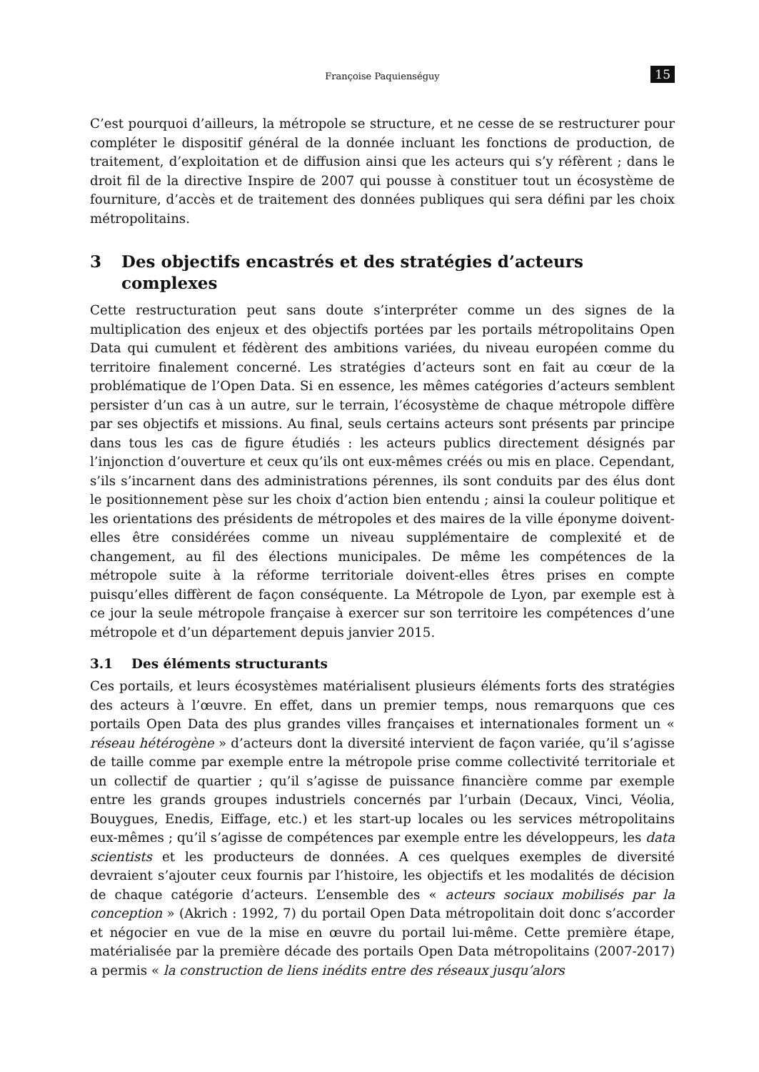Françoise Paquienséguy 15
C’est pourquoi d’ailleurs, la métropole se structure, et ne cesse de se restructurer pour compléter le dispositif général de la donnée incluant les fonctions de production, de traitement, d’exploitation et de diffusion ainsi que les acteurs qui s’y réfèrent ; dans le droit fil de la directive Inspire de 2007 qui pousse à constituer tout un écosystème de fourniture, d’accès et de traitement des données publiques qui sera défini par les choix métropolitains.
3 Des objectifs encastrés et des stratégies d’acteurs complexes
Cette restructuration peut sans doute s’interpréter comme un des signes de la multiplication des enjeux et des objectifs portées par les portails métropolitains Open Data qui cumulent et fédèrent des ambitions variées, du niveau européen comme du territoire finalement concerné. Les stratégies d’acteurs sont en fait au cœur de la problématique de l’Open Data. Si en essence, les mêmes catégories d’acteurs semblent persister d’un cas à un autre, sur le terrain, l’écosystème de chaque métropole diffère par ses objectifs et missions. Au final, seuls certains acteurs sont présents par principe dans tous les cas de figure étudiés : les acteurs publics directement désignés par l’injonction d’ouverture et ceux qu’ils ont eux-mêmes créés ou mis en place. Cependant, s’ils s’incarnent dans des administrations pérennes, ils sont conduits par des élus dont le positionnement pèse sur les choix d’action bien entendu ; ainsi la couleur politique et les orientations des présidents de métropoles et des maires de la ville éponyme doivent-elles être considérées comme un niveau supplémentaire de complexité et de changement, au fil des élections municipales. De même les compétences de la métropole suite à la réforme territoriale doivent-elles êtres prises en compte puisqu’elles diffèrent de façon conséquente. La Métropole de Lyon, par exemple est à ce jour la seule métropole française à exercer sur son territoire les compétences d’une métropole et d’un département depuis janvier 2015.
3.1 Des éléments structurants
Ces portails, et leurs écosystèmes matérialisent plusieurs éléments forts des stratégies des acteurs à l’œuvre. En effet, dans un premier temps, nous remarquons que ces portails Open Data des plus grandes villes françaises et internationales forment un « réseau hétérogène » d’acteurs dont la diversité intervient de façon variée, qu’il s’agisse de taille comme par exemple entre la métropole prise comme collectivité territoriale et un collectif de quartier ; qu’il s’agisse de puissance financière comme par exemple entre les grands groupes industriels concernés par l’urbain (Decaux, Vinci, Véolia, Bouygues, Enedis, Eiffage, etc.) et les start-up locales ou les services métropolitains eux-mêmes ; qu’il s’agisse de compétences par exemple entre les développeurs, les data scientists et les producteurs de données. A ces quelques exemples de diversité devraient s’ajouter ceux fournis par l’histoire, les objectifs et les modalités de décision de chaque catégorie d’acteurs. L’ensemble des « acteurs sociaux mobilisés par la conception » (Akrich : 1992, 7) du portail Open Data métropolitain doit donc s’accorder et négocier en vue de la mise en œuvre du portail lui-même. Cette première étape, matérialisée par la première décade des portails Open Data métropolitains (2007-2017) a permis « la construction de liens inédits entre des réseaux jusqu’alors